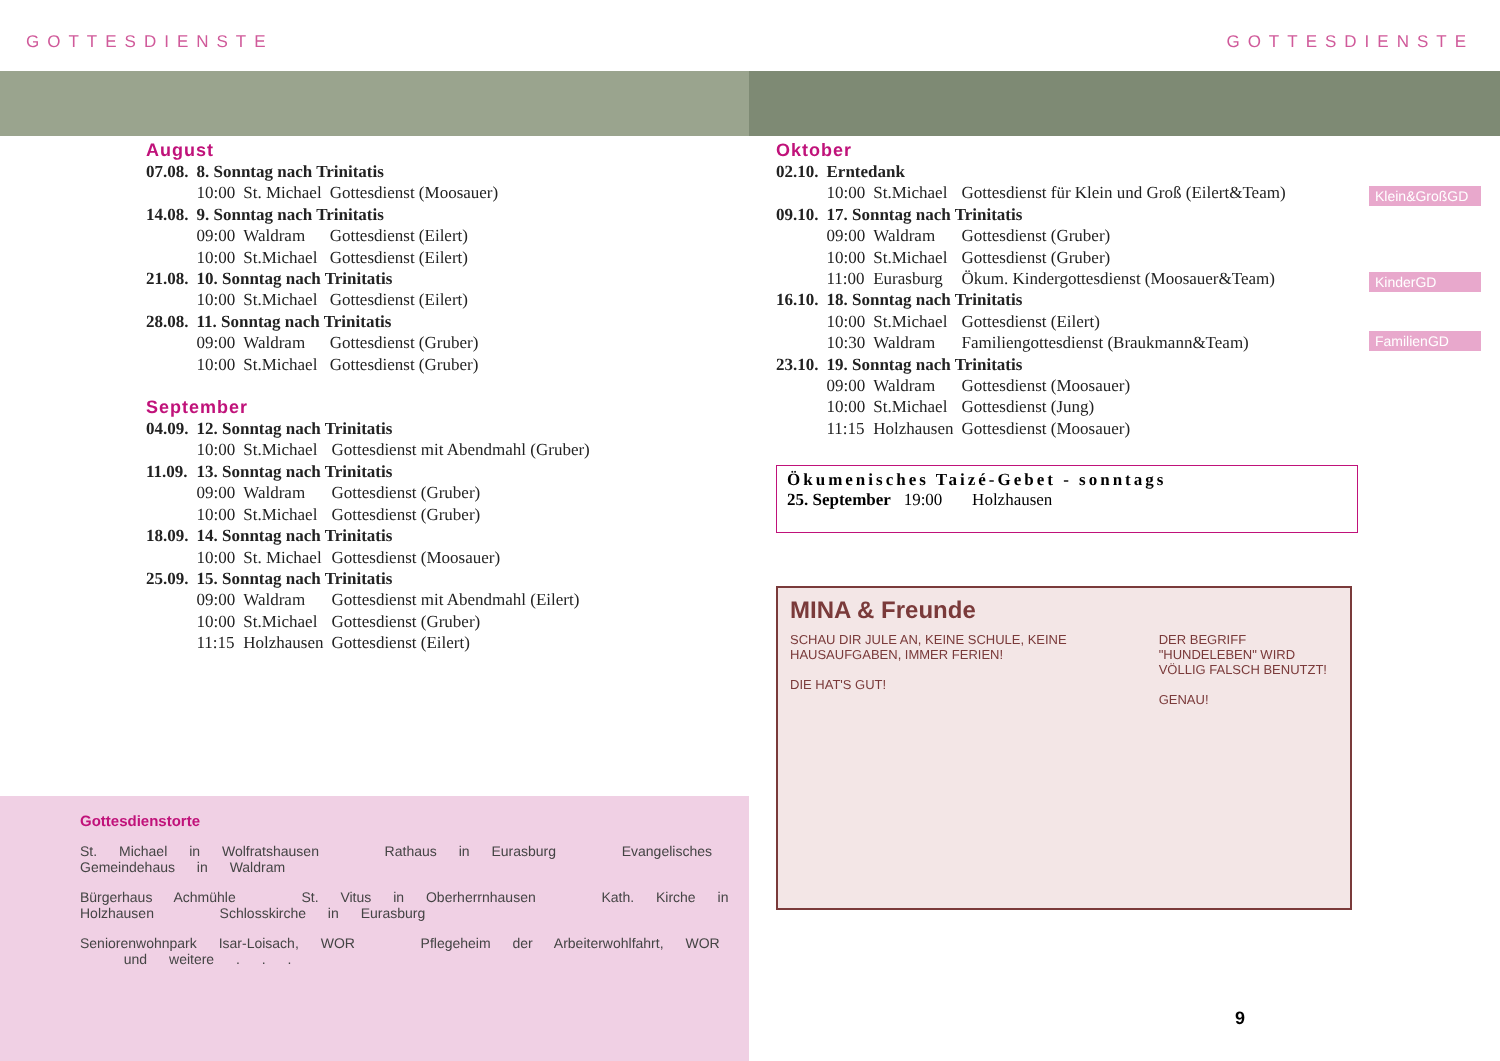GOTTESDIENSTE GOTTESDIENSTE
August
| 07.08. | 8. Sonntag nach Trinitatis | | |
| | 10:00 | St. Michael | Gottesdienst (Moosauer) |
| 14.08. | 9. Sonntag nach Trinitatis | | |
| | 09:00 | Waldram | Gottesdienst (Eilert) |
| | 10:00 | St.Michael | Gottesdienst (Eilert) |
| 21.08. | 10. Sonntag nach Trinitatis | | |
| | 10:00 | St.Michael | Gottesdienst (Eilert) |
| 28.08. | 11. Sonntag nach Trinitatis | | |
| | 09:00 | Waldram | Gottesdienst (Gruber) |
| | 10:00 | St.Michael | Gottesdienst (Gruber) |
September
| 04.09. | 12. Sonntag nach Trinitatis | | |
| | 10:00 | St.Michael | Gottesdienst mit Abendmahl (Gruber) |
| 11.09. | 13. Sonntag nach Trinitatis | | |
| | 09:00 | Waldram | Gottesdienst (Gruber) |
| | 10:00 | St.Michael | Gottesdienst (Gruber) |
| 18.09. | 14. Sonntag nach Trinitatis | | |
| | 10:00 | St. Michael | Gottesdienst (Moosauer) |
| 25.09. | 15. Sonntag nach Trinitatis | | |
| | 09:00 | Waldram | Gottesdienst mit Abendmahl (Eilert) |
| | 10:00 | St.Michael | Gottesdienst (Gruber) |
| | 11:15 | Holzhausen | Gottesdienst (Eilert) |
Oktober
| 02.10. | Erntedank | | |
| | 10:00 | St.Michael | Gottesdienst für Klein und Groß (Eilert&Team) |
| 09.10. | 17. Sonntag nach Trinitatis | | |
| | 09:00 | Waldram | Gottesdienst (Gruber) |
| | 10:00 | St.Michael | Gottesdienst (Gruber) |
| | 11:00 | Eurasburg | Ökum. Kindergottesdienst (Moosauer&Team) |
| 16.10. | 18. Sonntag nach Trinitatis | | |
| | 10:00 | St.Michael | Gottesdienst (Eilert) |
| | 10:30 | Waldram | Familiengottesdienst (Braukmann&Team) |
| 23.10. | 19. Sonntag nach Trinitatis | | |
| | 09:00 | Waldram | Gottesdienst (Moosauer) |
| | 10:00 | St.Michael | Gottesdienst (Jung) |
| | 11:15 | Holzhausen | Gottesdienst (Moosauer) |
Klein&GroßGD
KinderGD
FamilienGD
Ökumenisches Taizé-Gebet - sonntags
25. September 19:00 Holzhausen
MINA & Freunde
SCHAU DIR JULE AN, KEINE SCHULE, KEINE HAUSAUFGABEN, IMMER FERIEN!
DIE HAT'S GUT!
DER BEGRIFF "HUNDELEBEN" WIRD VÖLLIG FALSCH BENUTZT!
GENAU!
Gottesdienstorte
St. Michael in Wolfratshausen Rathaus in Eurasburg Evangelisches Gemeindehaus in Waldram
Bürgerhaus Achmühle St. Vitus in Oberherrnhausen Kath. Kirche in Holzhausen Schlosskirche in Eurasburg
Seniorenwohnpark Isar-Loisach, WOR Pflegeheim der Arbeiterwohlfahrt, WOR und weitere . . .
9